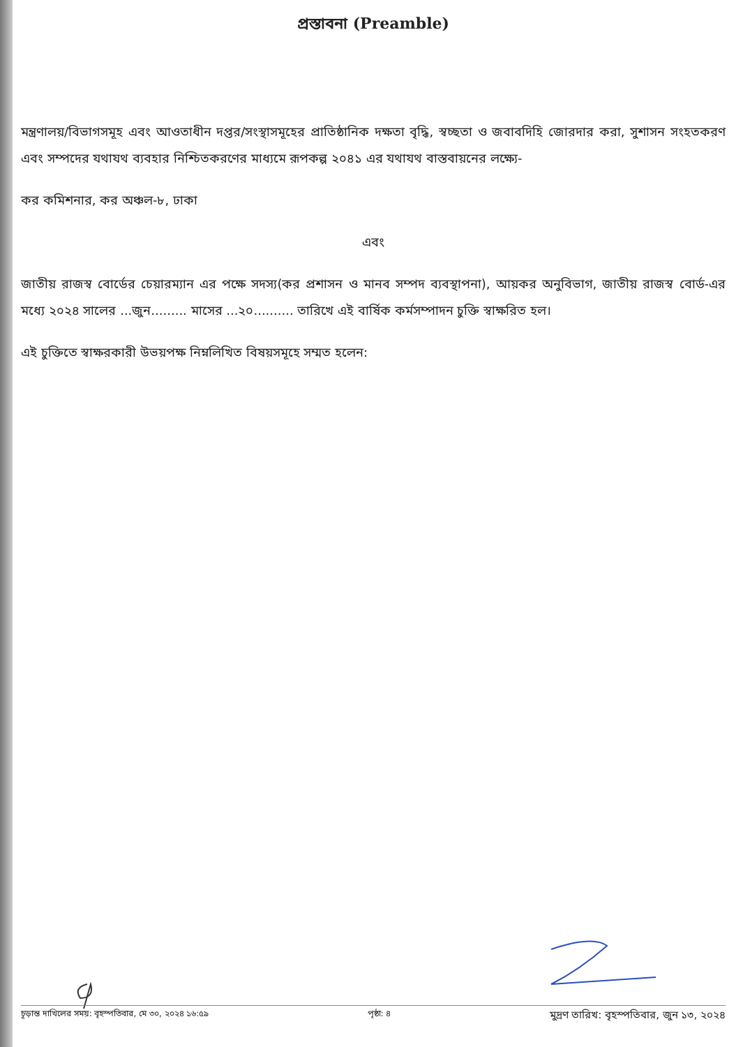প্রস্তাবনা (Preamble)
মন্ত্রণালয়/বিভাগসমূহ এবং আওতাধীন দপ্তর/সংস্থাসমূহের প্রাতিষ্ঠানিক দক্ষতা বৃদ্ধি, স্বচ্ছতা ও জবাবদিহি জোরদার করা, সুশাসন সংহতকরণ এবং সম্পদের যথাযথ ব্যবহার নিশ্চিতকরণের মাধ্যমে রূপকল্প ২০৪১ এর যথাযথ বাস্তবায়নের লক্ষ্যে-
কর কমিশনার, কর অঞ্চল-৮, ঢাকা
এবং
জাতীয় রাজস্ব বোর্ডের চেয়ারম্যান এর পক্ষে সদস্য(কর প্রশাসন ও মানব সম্পদ ব্যবস্থাপনা), আয়কর অনুবিভাগ, জাতীয় রাজস্ব বোর্ড-এর মধ্যে ২০২৪ সালের ...জুন......... মাসের ...২০.......... তারিখে এই বার্ষিক কর্মসম্পাদন চুক্তি স্বাক্ষরিত হল।
এই চুক্তিতে স্বাক্ষরকারী উভয়পক্ষ নিম্নলিখিত বিষয়সমূহে সম্মত হলেন:
চূড়ান্ত দাখিলের সময়: বৃহস্পতিবার, মে ৩০, ২০২৪ ১৬:৫৯ পৃষ্ঠা: ৪ মুদ্রণ তারিখ: বৃহস্পতিবার, জুন ১৩, ২০২৪